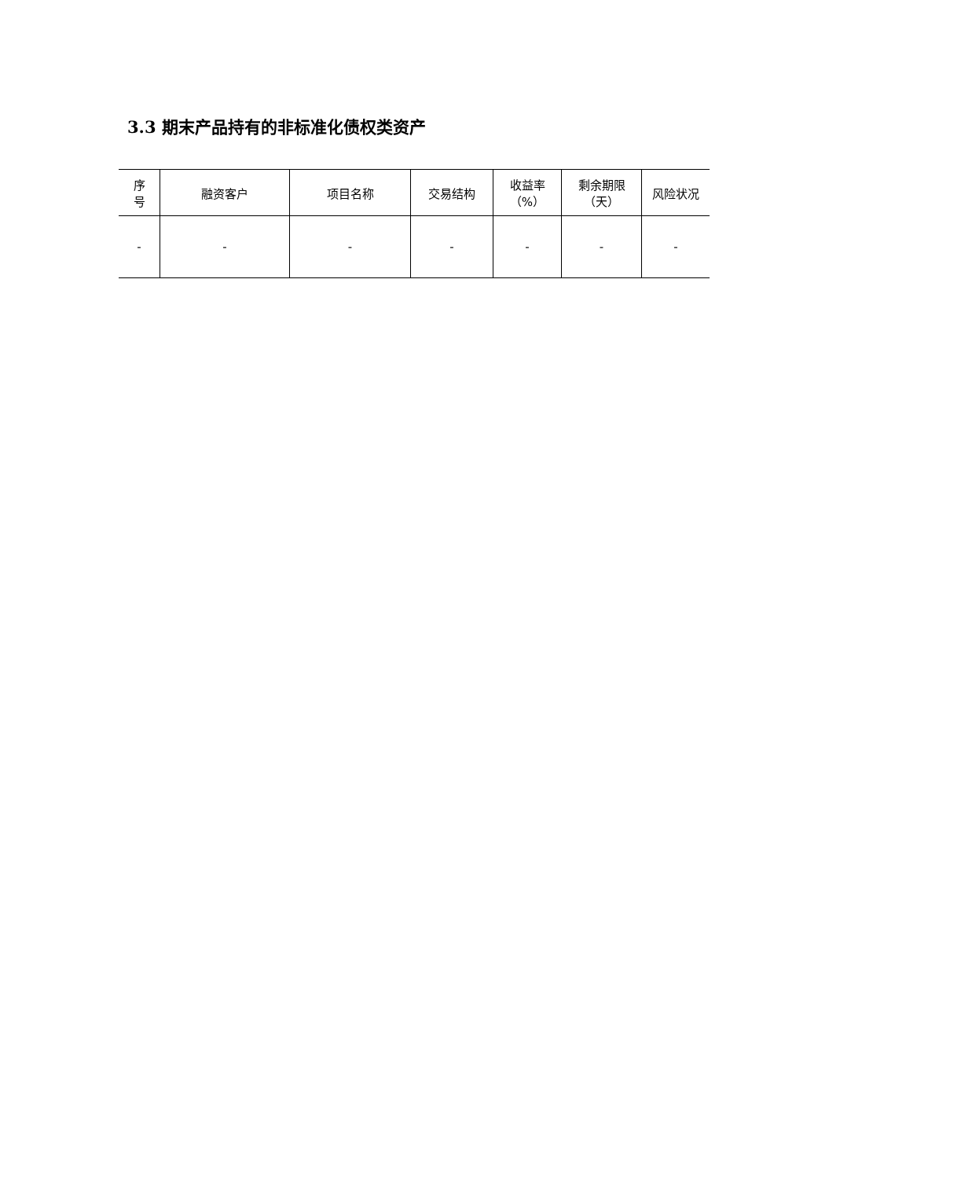3.3 期末产品持有的非标准化债权类资产
| 序 号 | 融资客户 | 项目名称 | 交易结构 | 收益率 （%） | 剩余期限 （天） | 风险状况 |
| --- | --- | --- | --- | --- | --- | --- |
| - | - | - | - | - | - | - |